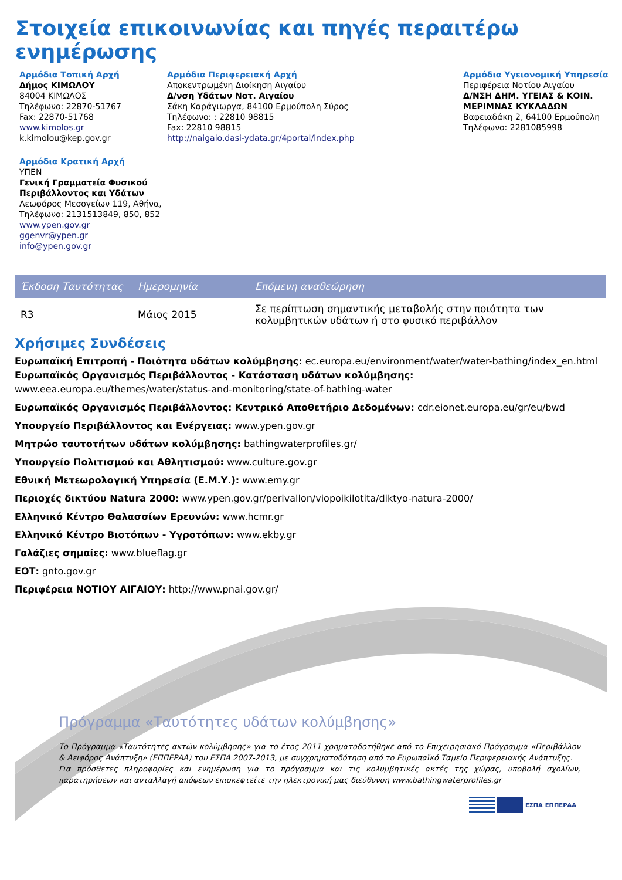Στοιχεία επικοινωνίας και πηγές περαιτέρω ενημέρωσης
Αρμόδια Τοπική Αρχή
Δήμος ΚΙΜΩΛΟΥ
84004 ΚΙΜΩΛΟΣ
Τηλέφωνο: 22870-51767
Fax: 22870-51768
www.kimolos.gr
k.kimolou@kep.gov.gr
Αρμόδια Κρατική Αρχή
ΥΠΕΝ
Γενική Γραμματεία Φυσικού Περιβάλλοντος και Υδάτων
Λεωφόρος Μεσογείων 119, Αθήνα,
Τηλέφωνο: 2131513849, 850, 852
www.ypen.gov.gr
ggenvr@ypen.gr
info@ypen.gov.gr
Αρμόδια Περιφερειακή Αρχή
Αποκεντρωμένη Διοίκηση Αιγαίου
Δ/νση Υδάτων Νοτ. Αιγαίου
Σάκη Καράγιωργα, 84100 Ερμούπολη Σύρος
Τηλέφωνο: : 22810 98815
Fax: 22810 98815
http://naigaio.dasi-ydata.gr/4portal/index.php
Αρμόδια Υγειονομική Υπηρεσία
Περιφέρεια Νοτίου Αιγαίου
Δ/ΝΣΗ ΔΗΜ. ΥΓΕΙΑΣ & ΚΟΙΝ. ΜΕΡΙΜΝΑΣ ΚΥΚΛΑΔΩΝ
Βαφειαδάκη 2, 64100 Ερμούπολη
Τηλέφωνο: 2281085998
| Έκδοση Ταυτότητας | Ημερομηνία | Επόμενη αναθεώρηση |
| --- | --- | --- |
| R3 | Μάιος 2015 | Σε περίπτωση σημαντικής μεταβολής στην ποιότητα των κολυμβητικών υδάτων ή στο φυσικό περιβάλλον |
Χρήσιμες Συνδέσεις
Ευρωπαϊκή Επιτροπή - Ποιότητα υδάτων κολύμβησης: ec.europa.eu/environment/water/water-bathing/index_en.html
Ευρωπαϊκός Οργανισμός Περιβάλλοντος - Κατάσταση υδάτων κολύμβησης:
www.eea.europa.eu/themes/water/status-and-monitoring/state-of-bathing-water
Ευρωπαϊκός Οργανισμός Περιβάλλοντος: Κεντρικό Αποθετήριο Δεδομένων: cdr.eionet.europa.eu/gr/eu/bwd
Υπουργείο Περιβάλλοντος και Ενέργειας: www.ypen.gov.gr
Μητρώο ταυτοτήτων υδάτων κολύμβησης: bathingwaterprofiles.gr/
Υπουργείο Πολιτισμού και Αθλητισμού: www.culture.gov.gr
Εθνική Μετεωρολογική Υπηρεσία (Ε.Μ.Υ.): www.emy.gr
Περιοχές δικτύου Natura 2000: www.ypen.gov.gr/perivallon/viopoikilotita/diktyo-natura-2000/
Ελληνικό Κέντρο Θαλασσίων Ερευνών: www.hcmr.gr
Ελληνικό Κέντρο Βιοτόπων - Υγροτόπων: www.ekby.gr
Γαλάζιες σημαίες: www.blueflag.gr
ΕΟΤ: gnto.gov.gr
Περιφέρεια ΝΟΤΙΟΥ ΑΙΓΑΙΟΥ: http://www.pnai.gov.gr/
Πρόγραμμα «Ταυτότητες υδάτων κολύμβησης»
Το Πρόγραμμα «Ταυτότητες ακτών κολύμβησης» για το έτος 2011 χρηματοδοτήθηκε από το Επιχειρησιακό Πρόγραμμα «Περιβάλλον & Αειφόρος Ανάπτυξη» (ΕΠΠΕΡΑΑ) του ΕΣΠΑ 2007-2013, με συγχρηματοδότηση από το Ευρωπαϊκό Ταμείο Περιφερειακής Ανάπτυξης.
Για πρόσθετες πληροφορίες και ενημέρωση για το πρόγραμμα και τις κολυμβητικές ακτές της χώρας, υποβολή σχολίων, παρατηρήσεων και ανταλλαγή απόψεων επισκεφτείτε την ηλεκτρονική μας διεύθυνση www.bathingwaterprofiles.gr
ΕΣΠΑ ΕΠΠΕΡΑΑ